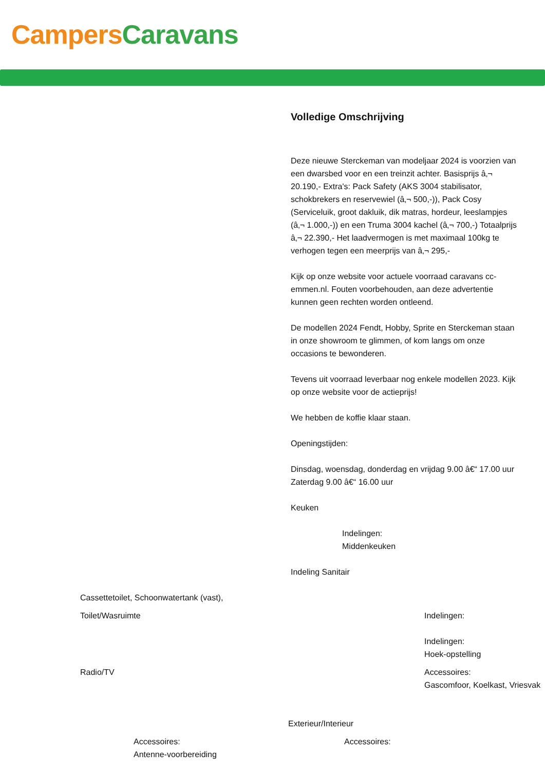Campers Caravans
Volledige Omschrijving
Deze nieuwe Sterckeman van modeljaar 2024 is voorzien van een dwarsbed voor en een treinzit achter. Basisprijs â‚¬ 20.190,- Extra's: Pack Safety (AKS 3004 stabilisator, schokbrekers en reservewiel (â‚¬ 500,-)), Pack Cosy (Serviceluik, groot dakluik, dik matras, hordeur, leeslampjes (â‚¬ 1.000,-)) en een Truma 3004 kachel (â‚¬ 700,-) Totaalprijs â‚¬ 22.390,- Het laadvermogen is met maximaal 100kg te verhogen tegen een meerprijs van â‚¬ 295,-
Kijk op onze website voor actuele voorraad caravans cc-emmen.nl. Fouten voorbehouden, aan deze advertentie kunnen geen rechten worden ontleend.
De modellen 2024 Fendt, Hobby, Sprite en Sterckeman staan in onze showroom te glimmen, of kom langs om onze occasions te bewonderen.
Tevens uit voorraad leverbaar nog enkele modellen 2023. Kijk op onze website voor de actieprijs!
We hebben de koffie klaar staan.
Openingstijden:
Dinsdag, woensdag, donderdag en vrijdag 9.00 â€“ 17.00 uur
Zaterdag 9.00 â€“ 16.00 uur
Keuken
Indelingen:
Middenkeuken
Indeling Sanitair
Cassettetoilet, Schoonwatertank (vast),
Toilet/Wasruimte Indelingen:
Indelingen:
Hoek-opstelling
Radio/TV Accessoires:
Gascomfoor, Koelkast, Vriesvak
Exterieur/Interieur
Accessoires:
Antenne-voorbereiding
Accessoires: